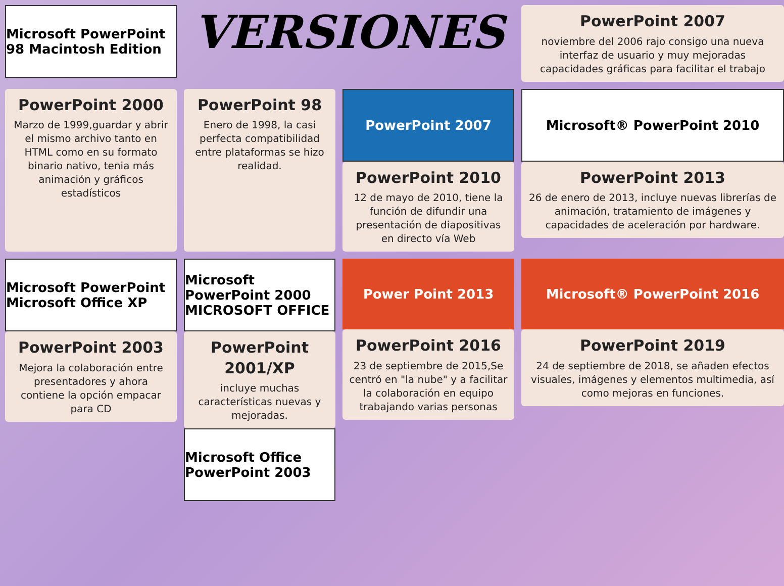Microsoft PowerPoint 98 Macintosh Edition
VERSIONES
PowerPoint 2007
noviembre del 2006 rajo consigo una nueva interfaz de usuario y muy mejoradas capacidades gráficas para facilitar el trabajo
PowerPoint 2000
Marzo de 1999,guardar y abrir el mismo archivo tanto en HTML como en su formato binario nativo, tenia más animación y gráficos estadísticos
PowerPoint 98
Enero de 1998, la casi perfecta compatibilidad entre plataformas se hizo realidad.
PowerPoint 2007
PowerPoint 2010
12 de mayo de 2010, tiene la función de difundir una presentación de diapositivas en directo vía Web
Microsoft® PowerPoint 2010
PowerPoint 2013
26 de enero de 2013, incluye nuevas librerías de animación, tratamiento de imágenes y capacidades de aceleración por hardware.
Microsoft PowerPoint Microsoft Office XP
PowerPoint 2003
Mejora la colaboración entre presentadores y ahora contiene la opción empacar para CD
Microsoft PowerPoint 2000 MICROSOFT OFFICE
PowerPoint 2001/XP
incluye muchas características nuevas y mejoradas.
Microsoft Office PowerPoint 2003
Power Point 2013
PowerPoint 2016
23 de septiembre de 2015,Se centró en "la nube" y a facilitar la colaboración en equipo trabajando varias personas
Microsoft® PowerPoint 2016
PowerPoint 2019
24 de septiembre de 2018, se añaden efectos visuales, imágenes y elementos multimedia, así como mejoras en funciones.